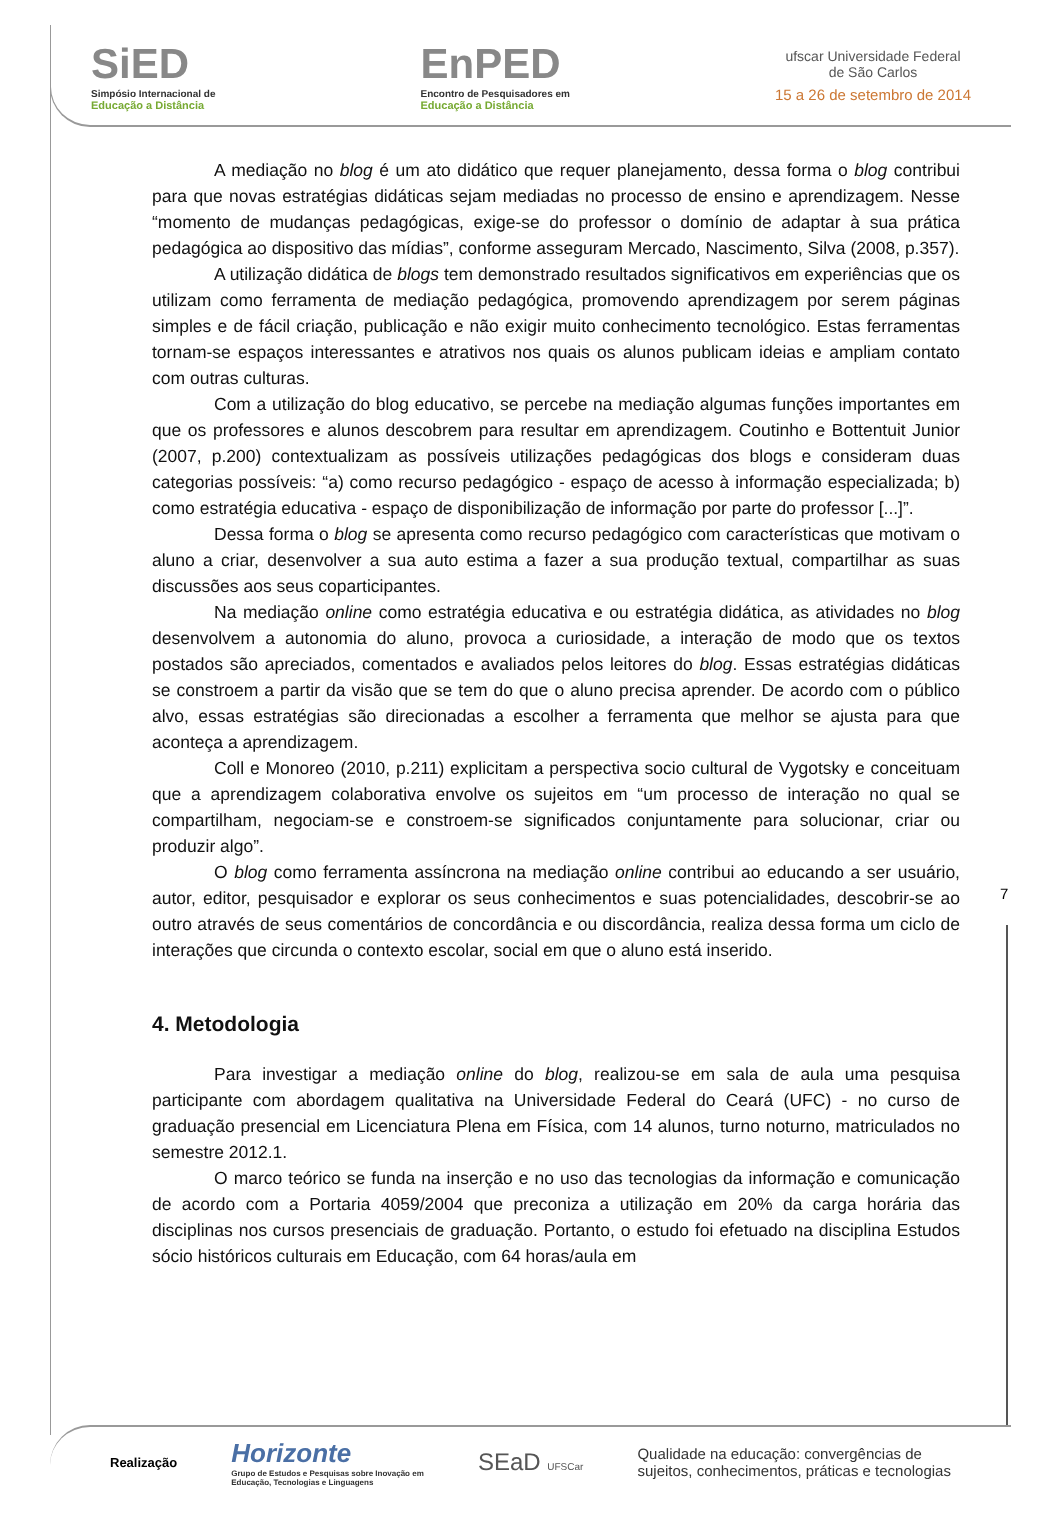SiED
Simpósio Internacional de
Educação a Distância
EnPED
Encontro de Pesquisadores em
Educação a Distância
ufscar Universidade Federal
de São Carlos
15 a 26 de setembro de 2014
A mediação no blog é um ato didático que requer planejamento, dessa forma o blog contribui para que novas estratégias didáticas sejam mediadas no processo de ensino e aprendizagem. Nesse “momento de mudanças pedagógicas, exige-se do professor o domínio de adaptar à sua prática pedagógica ao dispositivo das mídias”, conforme asseguram Mercado, Nascimento, Silva (2008, p.357).
A utilização didática de blogs tem demonstrado resultados significativos em experiências que os utilizam como ferramenta de mediação pedagógica, promovendo aprendizagem por serem páginas simples e de fácil criação, publicação e não exigir muito conhecimento tecnológico. Estas ferramentas tornam-se espaços interessantes e atrativos nos quais os alunos publicam ideias e ampliam contato com outras culturas.
Com a utilização do blog educativo, se percebe na mediação algumas funções importantes em que os professores e alunos descobrem para resultar em aprendizagem. Coutinho e Bottentuit Junior (2007, p.200) contextualizam as possíveis utilizações pedagógicas dos blogs e consideram duas categorias possíveis: “a) como recurso pedagógico - espaço de acesso à informação especializada; b) como estratégia educativa - espaço de disponibilização de informação por parte do professor [...]”.
Dessa forma o blog se apresenta como recurso pedagógico com características que motivam o aluno a criar, desenvolver a sua auto estima a fazer a sua produção textual, compartilhar as suas discussões aos seus coparticipantes.
Na mediação online como estratégia educativa e ou estratégia didática, as atividades no blog desenvolvem a autonomia do aluno, provoca a curiosidade, a interação de modo que os textos postados são apreciados, comentados e avaliados pelos leitores do blog. Essas estratégias didáticas se constroem a partir da visão que se tem do que o aluno precisa aprender. De acordo com o público alvo, essas estratégias são direcionadas a escolher a ferramenta que melhor se ajusta para que aconteça a aprendizagem.
Coll e Monoreo (2010, p.211) explicitam a perspectiva socio cultural de Vygotsky e conceituam que a aprendizagem colaborativa envolve os sujeitos em “um processo de interação no qual se compartilham, negociam-se e constroem-se significados conjuntamente para solucionar, criar ou produzir algo”.
O blog como ferramenta assíncrona na mediação online contribui ao educando a ser usuário, autor, editor, pesquisador e explorar os seus conhecimentos e suas potencialidades, descobrir-se ao outro através de seus comentários de concordância e ou discordância, realiza dessa forma um ciclo de interações que circunda o contexto escolar, social em que o aluno está inserido.
4. Metodologia
Para investigar a mediação online do blog, realizou-se em sala de aula uma pesquisa participante com abordagem qualitativa na Universidade Federal do Ceará (UFC) - no curso de graduação presencial em Licenciatura Plena em Física, com 14 alunos, turno noturno, matriculados no semestre 2012.1.
O marco teórico se funda na inserção e no uso das tecnologias da informação e comunicação de acordo com a Portaria 4059/2004 que preconiza a utilização em 20% da carga horária das disciplinas nos cursos presenciais de graduação. Portanto, o estudo foi efetuado na disciplina Estudos sócio históricos culturais em Educação, com 64 horas/aula em
7
Realização
Horizonte
Grupo de Estudos e Pesquisas sobre Inovação em
Educação, Tecnologias e Linguagens
SEaD UFSCar
Qualidade na educação: convergências de
sujeitos, conhecimentos, práticas e tecnologias